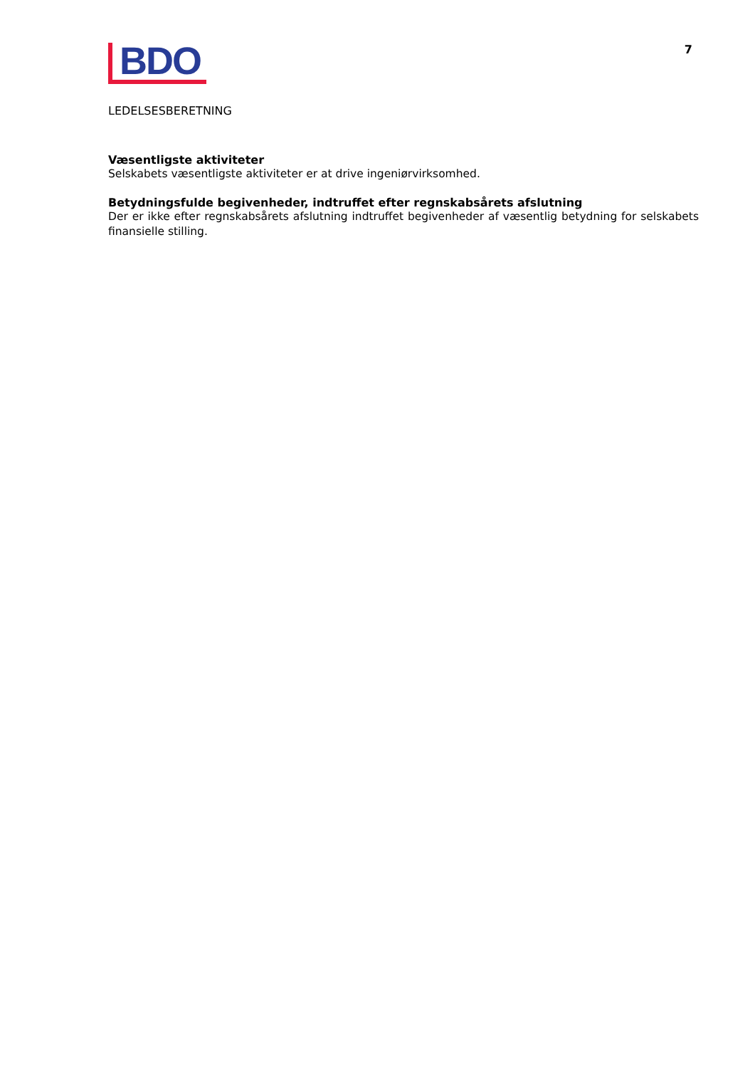BDO
7
LEDELSESBERETNING
Væsentligste aktiviteter
Selskabets væsentligste aktiviteter er at drive ingeniørvirksomhed.
Betydningsfulde begivenheder, indtruffet efter regnskabsårets afslutning
Der er ikke efter regnskabsårets afslutning indtruffet begivenheder af væsentlig betydning for selskabets finansielle stilling.